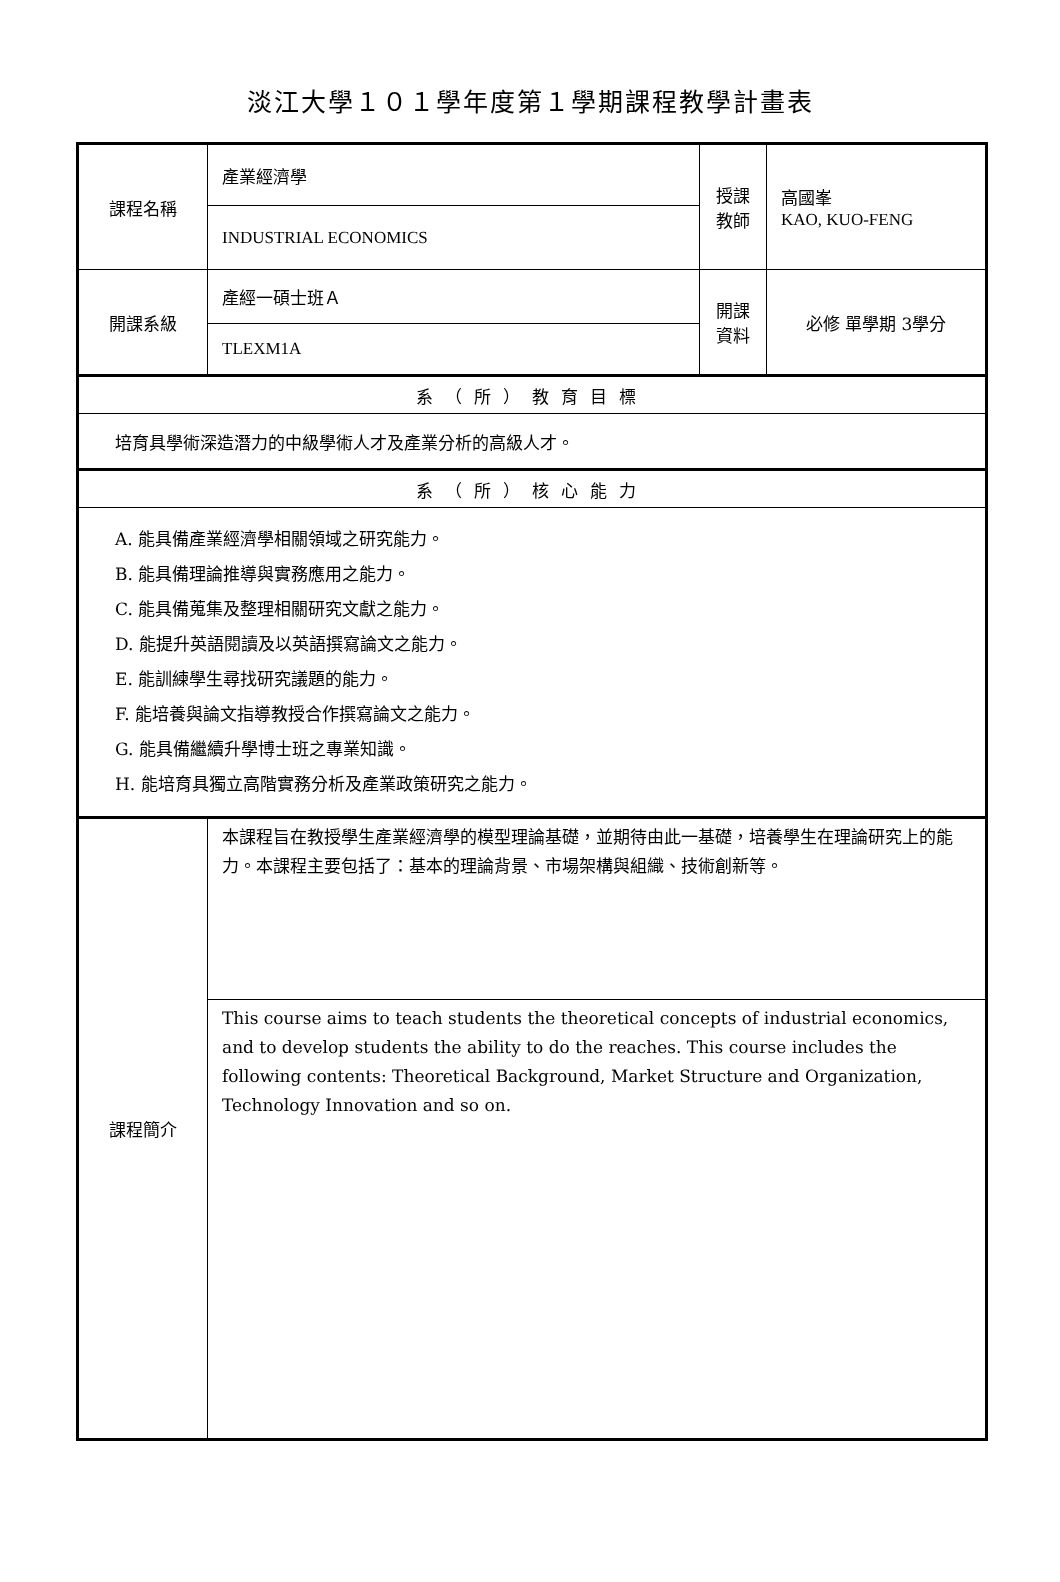淡江大學１０１學年度第１學期課程教學計畫表
| 課程名稱 | 產業經濟學 | 授課教師 | 高國峯 KAO, KUO-FENG |
| | INDUSTRIAL ECONOMICS | | |
| 開課系級 | 產經一碩士班Ａ | 開課資料 | 必修 單學期 3學分 |
| | TLEXM1A | | |
| 系（所）教育目標 | | | |
| 培育具學術深造潛力的中級學術人才及產業分析的高級人才。 | | | |
| 系（所）核心能力 | | | |
| A. 能具備產業經濟學相關領域之研究能力。 B. 能具備理論推導與實務應用之能力。 C. 能具備蒐集及整理相關研究文獻之能力。 D. 能提升英語閱讀及以英語撰寫論文之能力。 E. 能訓練學生尋找研究議題的能力。 F. 能培養與論文指導教授合作撰寫論文之能力。 G. 能具備繼續升學博士班之專業知識。 H. 能培育具獨立高階實務分析及產業政策研究之能力。 | | | |
| 課程簡介 | 本課程旨在教授學生產業經濟學的模型理論基礎，並期待由此一基礎，培養學生在理論研究上的能力。本課程主要包括了：基本的理論背景、市場架構與組織、技術創新等。 | | |
| | This course aims to teach students the theoretical concepts of industrial economics, and to develop students the ability to do the reaches. This course includes the following contents: Theoretical Background, Market Structure and Organization, Technology Innovation and so on. | | |